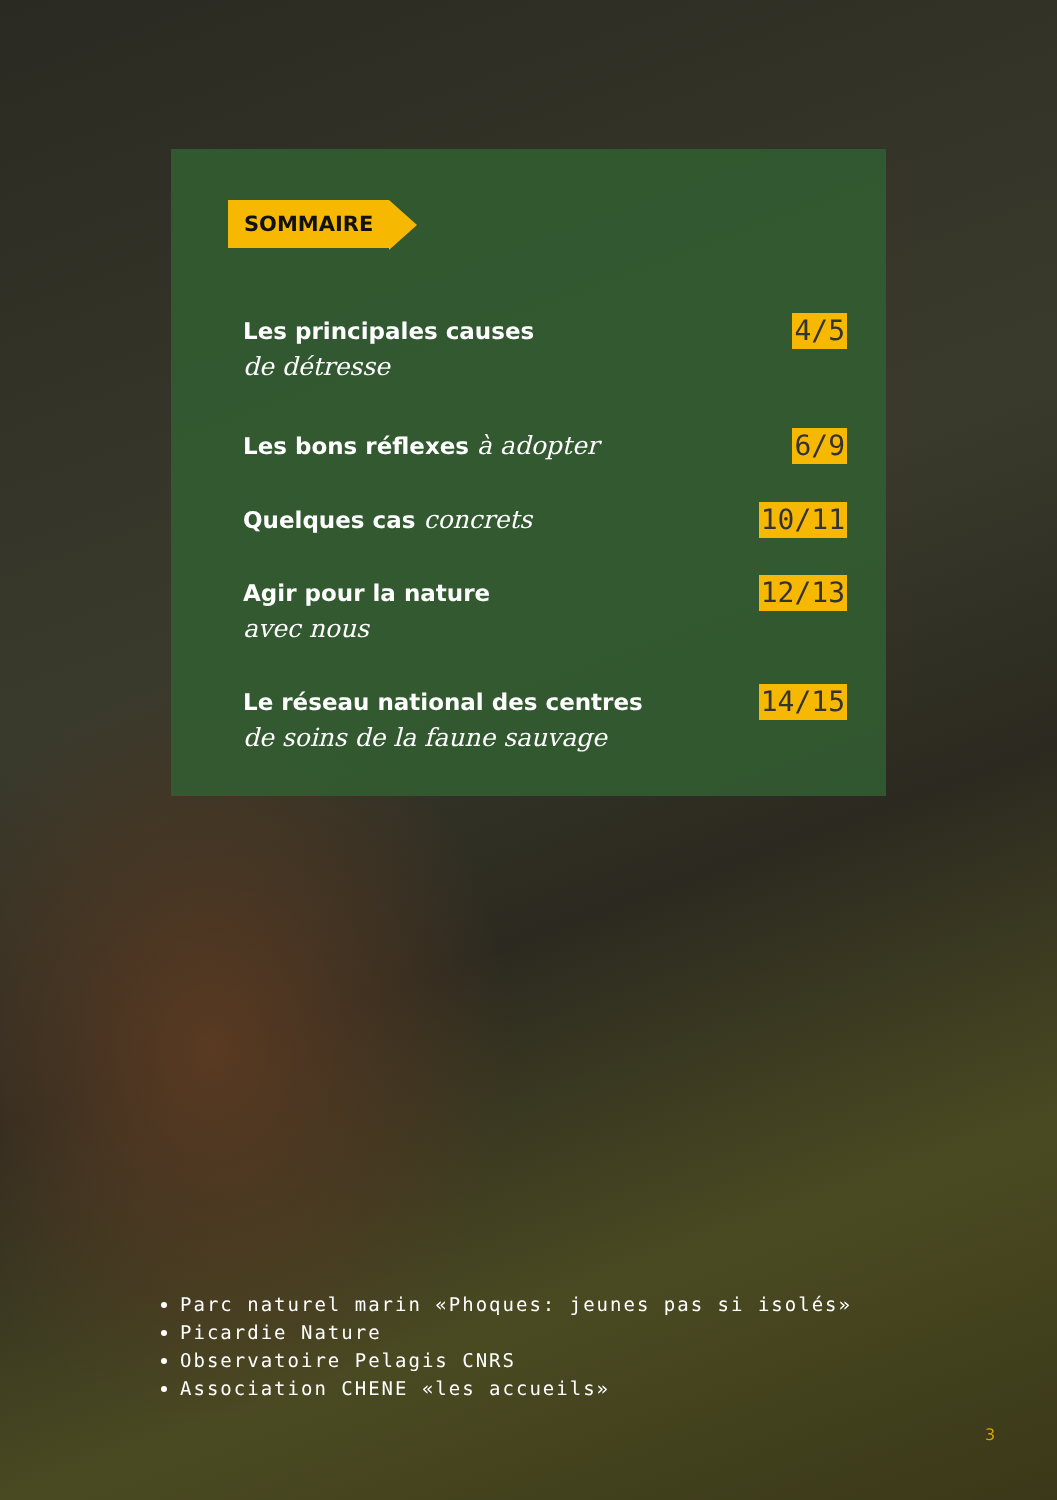SOMMAIRE
Les principales causes
de détresse
4/5
Les bons réflexes à adopter 6/9
Quelques cas concrets 10/11
Agir pour la nature
avec nous
12/13
Le réseau national des centres
de soins de la faune sauvage
14/15
Parc naturel marin «Phoques: jeunes pas si isolés»
Picardie Nature
Observatoire Pelagis CNRS
Association CHENE «les accueils»
3